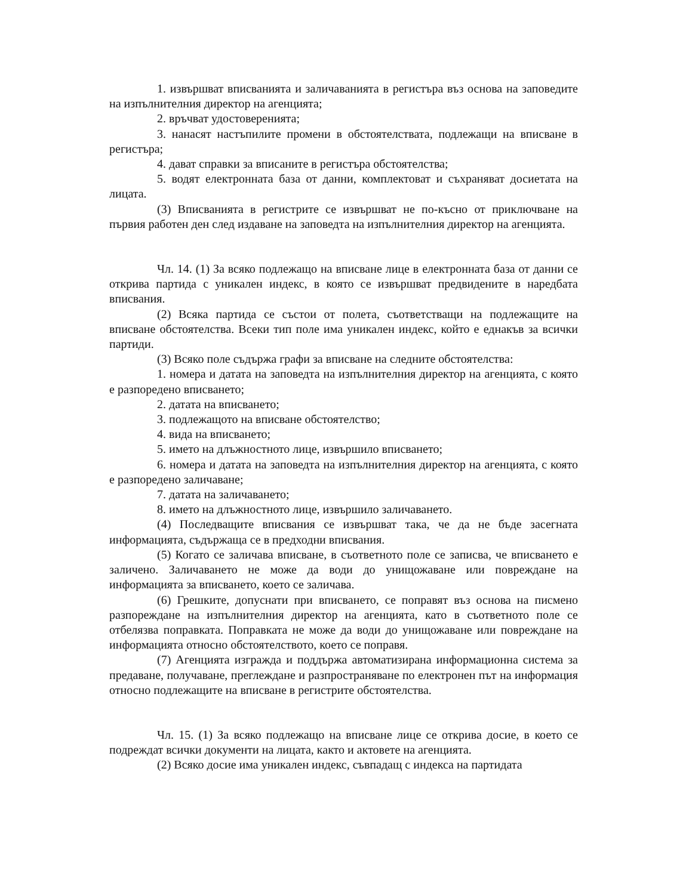1. извършват вписванията и заличаванията в регистъра въз основа на заповедите на изпълнителния директор на агенцията;
2. връчват удостоверенията;
3. нанасят настъпилите промени в обстоятелствата, подлежащи на вписване в регистъра;
4. дават справки за вписаните в регистъра обстоятелства;
5. водят електронната база от данни, комплектоват и съхраняват досиетата на лицата.
(3) Вписванията в регистрите се извършват не по-късно от приключване на първия работен ден след издаване на заповедта на изпълнителния директор на агенцията.
Чл. 14. (1) За всяко подлежащо на вписване лице в електронната база от данни се открива партида с уникален индекс, в която се извършват предвидените в наредбата вписвания.
(2) Всяка партида се състои от полета, съответстващи на подлежащите на вписване обстоятелства. Всеки тип поле има уникален индекс, който е еднакъв за всички партиди.
(3) Всяко поле съдържа графи за вписване на следните обстоятелства:
1. номера и датата на заповедта на изпълнителния директор на агенцията, с която е разпоредено вписването;
2. датата на вписването;
3. подлежащото на вписване обстоятелство;
4. вида на вписването;
5. името на длъжностното лице, извършило вписването;
6. номера и датата на заповедта на изпълнителния директор на агенцията, с която е разпоредено заличаване;
7. датата на заличаването;
8. името на длъжностното лице, извършило заличаването.
(4) Последващите вписвания се извършват така, че да не бъде засегната информацията, съдържаща се в предходни вписвания.
(5) Когато се заличава вписване, в съответното поле се записва, че вписването е заличено. Заличаването не може да води до унищожаване или повреждане на информацията за вписването, което се заличава.
(6) Грешките, допуснати при вписването, се поправят въз основа на писмено разпореждане на изпълнителния директор на агенцията, като в съответното поле се отбелязва поправката. Поправката не може да води до унищожаване или повреждане на информацията относно обстоятелството, което се поправя.
(7) Агенцията изгражда и поддържа автоматизирана информационна система за предаване, получаване, преглеждане и разпространяване по електронен път на информация относно подлежащите на вписване в регистрите обстоятелства.
Чл. 15. (1) За всяко подлежащо на вписване лице се открива досие, в което се подреждат всички документи на лицата, както и актовете на агенцията.
(2) Всяко досие има уникален индекс, съвпадащ с индекса на партидата